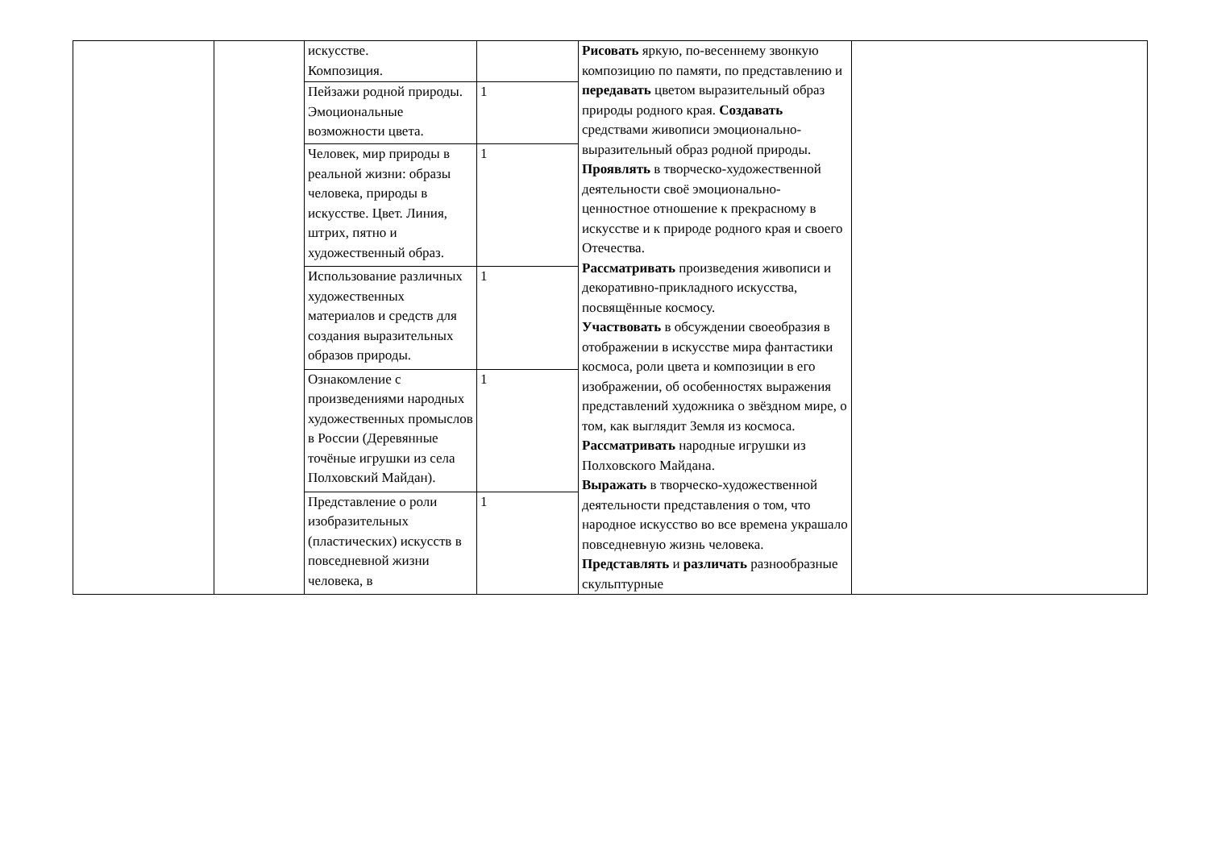| | | искусстве. Композиция. | | Рисовать яркую, по-весеннему звонкую композицию по памяти, по представлению и передавать цветом выразительный образ природы родного края. Создавать средствами живописи эмоционально-выразительный образ родной природы. Проявлять в творческо-художественной деятельности своё эмоционально-ценностное отношение к прекрасному в искусстве и к природе родного края и своего Отечества. Рассматривать произведения живописи и декоративно-прикладного искусства, посвящённые космосу. Участвовать в обсуждении своеобразия в отображении в искусстве мира фантастики космоса, роли цвета и композиции в его изображении, об особенностях выражения представлений художника о звёздном мире, о том, как выглядит Земля из космоса. Рассматривать народные игрушки из Полховского Майдана. Выражать в творческо-художественной деятельности представления о том, что народное искусство во все времена украшало повседневную жизнь человека. Представлять и различать разнообразные скульптурные | |
| | | Пейзажи родной природы. Эмоциональные возможности цвета. | 1 | | |
| | | Человек, мир природы в реальной жизни: образы человека, природы в искусстве. Цвет. Линия, штрих, пятно и художественный образ. | 1 | | |
| | | Использование различных художественных материалов и средств для создания выразительных образов природы. | 1 | | |
| | | Ознакомление с произведениями народных художественных промыслов в России (Деревянные точёные игрушки из села Полховский Майдан). | 1 | | |
| | | Представление о роли изобразительных (пластических) искусств в повседневной жизни человека, в | 1 | | |